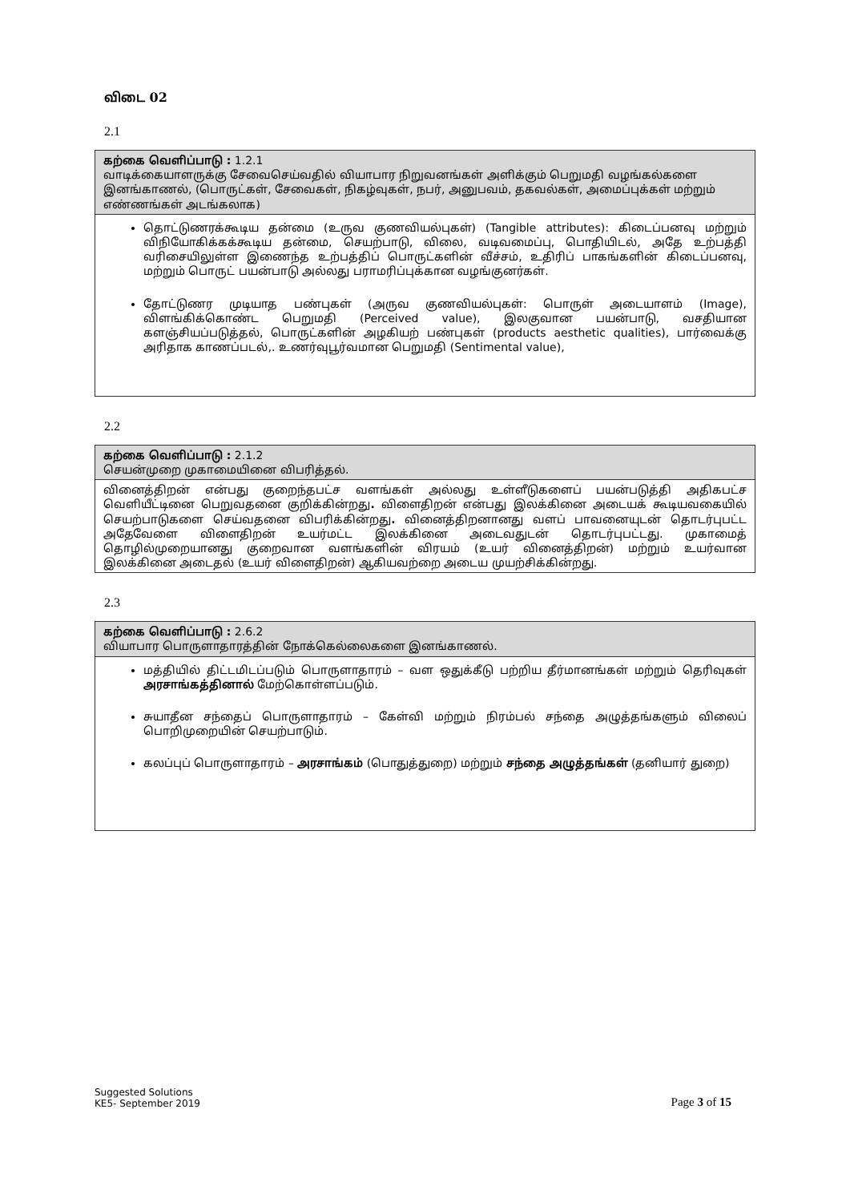விடை 02
2.1
| கற்கை வெளிப்பாடு : 1.2.1 வாடிக்கையாளருக்கு சேவைசெய்வதில் வியாபார நிறுவனங்கள் அளிக்கும் பெறுமதி வழங்கல்களை இனங்காணல், (பொருட்கள், சேவைகள், நிகழ்வுகள், நபர், அனுபவம், தகவல்கள், அமைப்புக்கள் மற்றும் எண்ணங்கள் அடங்கலாக) |
| தொட்டுணரக்கூடிய தன்மை (உருவ குணவியல்புகள்) (Tangible attributes): கிடைப்பனவு மற்றும் விநியோகிக்கக்கூடிய தன்மை, செயற்பாடு, விலை, வடிவமைப்பு, பொதியிடல், அதே உற்பத்தி வரிசையிலுள்ள இணைந்த உற்பத்திப் பொருட்களின் வீச்சம், உதிரிப் பாகங்களின் கிடைப்பனவு, மற்றும் பொருட் பயன்பாடு அல்லது பராமரிப்புக்கான வழங்குனர்கள். தோட்டுணர முடியாத பண்புகள் (அருவ குணவியல்புகள்: பொருள் அடையாளம் (Image), விளங்கிக்கொண்ட பெறுமதி (Perceived value), இலகுவான பயன்பாடு, வசதியான களஞ்சியப்படுத்தல், பொருட்களின் அழகியற் பண்புகள் (products aesthetic qualities), பார்வைக்கு அரிதாக காணப்படல்,. உணர்வுபூர்வமான பெறுமதி (Sentimental value), |
2.2
| கற்கை வெளிப்பாடு : 2.1.2 செயன்முறை முகாமையினை விபரித்தல். |
| வினைத்திறன் என்பது குறைந்தபட்ச வளங்கள் அல்லது உள்ளீடுகளைப் பயன்படுத்தி அதிகபட்ச வெளியீட்டினை பெறுவதனை குறிக்கின்றது . விளைதிறன் என்பது இலக்கினை அடையக் கூடியவகையில் செயற்பாடுகளை செய்வதனை விபரிக்கின்றது . வினைத்திறனானது வளப் பாவனையுடன் தொடர்புபட்ட அதேவேளை விளைதிறன் உயர்மட்ட இலக்கினை அடைவதுடன் தொடர்புபட்டது. முகாமைத் தொழில்முறையானது குறைவான வளங்களின் விரயம் (உயர் வினைத்திறன்) மற்றும் உயர்வான இலக்கினை அடைதல் (உயர் விளைதிறன்) ஆகியவற்றை அடைய முயற்சிக்கின்றது. |
2.3
| கற்கை வெளிப்பாடு : 2.6.2 வியாபார பொருளாதாரத்தின் நோக்கெல்லைகளை இனங்காணல். |
| மத்தியில் திட்டமிடப்படும் பொருளாதாரம் – வள ஒதுக்கீடு பற்றிய தீர்மானங்கள் மற்றும் தெரிவுகள் அரசாங்கத்தினால் மேற்கொள்ளப்படும். சுயாதீன சந்தைப் பொருளாதாரம் – கேள்வி மற்றும் நிரம்பல் சந்தை அழுத்தங்களும் விலைப் பொறிமுறையின் செயற்பாடும். கலப்புப் பொருளாதாரம் – அரசாங்கம் (பொதுத்துறை) மற்றும் சந்தை அழுத்தங்கள் (தனியார் துறை) |
Suggested Solutions
KE5- September 2019
Page 3 of 15